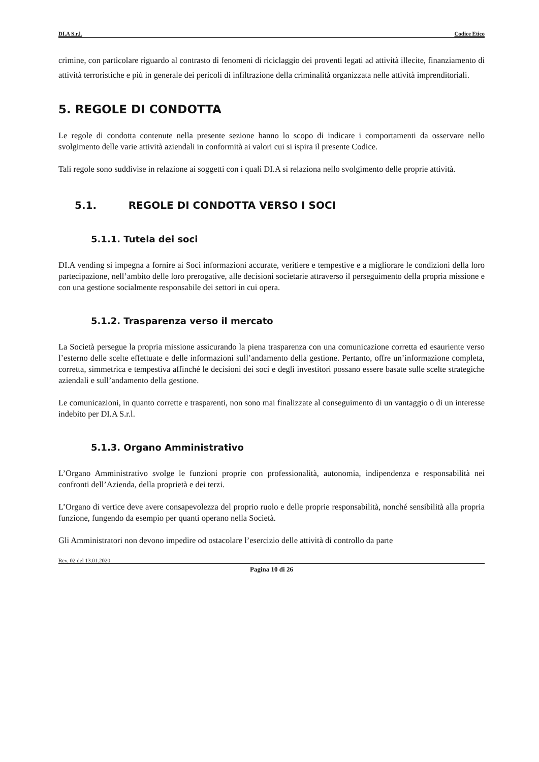DI.A S.r.l. Codice Etico
crimine, con particolare riguardo al contrasto di fenomeni di riciclaggio dei proventi legati ad attività illecite, finanziamento di attività terroristiche e più in generale dei pericoli di infiltrazione della criminalità organizzata nelle attività imprenditoriali.
5. REGOLE DI CONDOTTA
Le regole di condotta contenute nella presente sezione hanno lo scopo di indicare i comportamenti da osservare nello svolgimento delle varie attività aziendali in conformità ai valori cui si ispira il presente Codice.
Tali regole sono suddivise in relazione ai soggetti con i quali DI.A si relaziona nello svolgimento delle proprie attività.
5.1. REGOLE DI CONDOTTA VERSO I SOCI
5.1.1. Tutela dei soci
DI.A vending si impegna a fornire ai Soci informazioni accurate, veritiere e tempestive e a migliorare le condizioni della loro partecipazione, nell’ambito delle loro prerogative, alle decisioni societarie attraverso il perseguimento della propria missione e con una gestione socialmente responsabile dei settori in cui opera.
5.1.2. Trasparenza verso il mercato
La Società persegue la propria missione assicurando la piena trasparenza con una comunicazione corretta ed esauriente verso l’esterno delle scelte effettuate e delle informazioni sull’andamento della gestione. Pertanto, offre un’informazione completa, corretta, simmetrica e tempestiva affinché le decisioni dei soci e degli investitori possano essere basate sulle scelte strategiche aziendali e sull’andamento della gestione.
Le comunicazioni, in quanto corrette e trasparenti, non sono mai finalizzate al conseguimento di un vantaggio o di un interesse indebito per DI.A S.r.l.
5.1.3. Organo Amministrativo
L’Organo Amministrativo svolge le funzioni proprie con professionalità, autonomia, indipendenza e responsabilità nei confronti dell’Azienda, della proprietà e dei terzi.
L’Organo di vertice deve avere consapevolezza del proprio ruolo e delle proprie responsabilità, nonché sensibilità alla propria funzione, fungendo da esempio per quanti operano nella Società.
Gli Amministratori non devono impedire od ostacolare l’esercizio delle attività di controllo da parte
Rev. 02 del 13.01.2020
Pagina 10 di 26